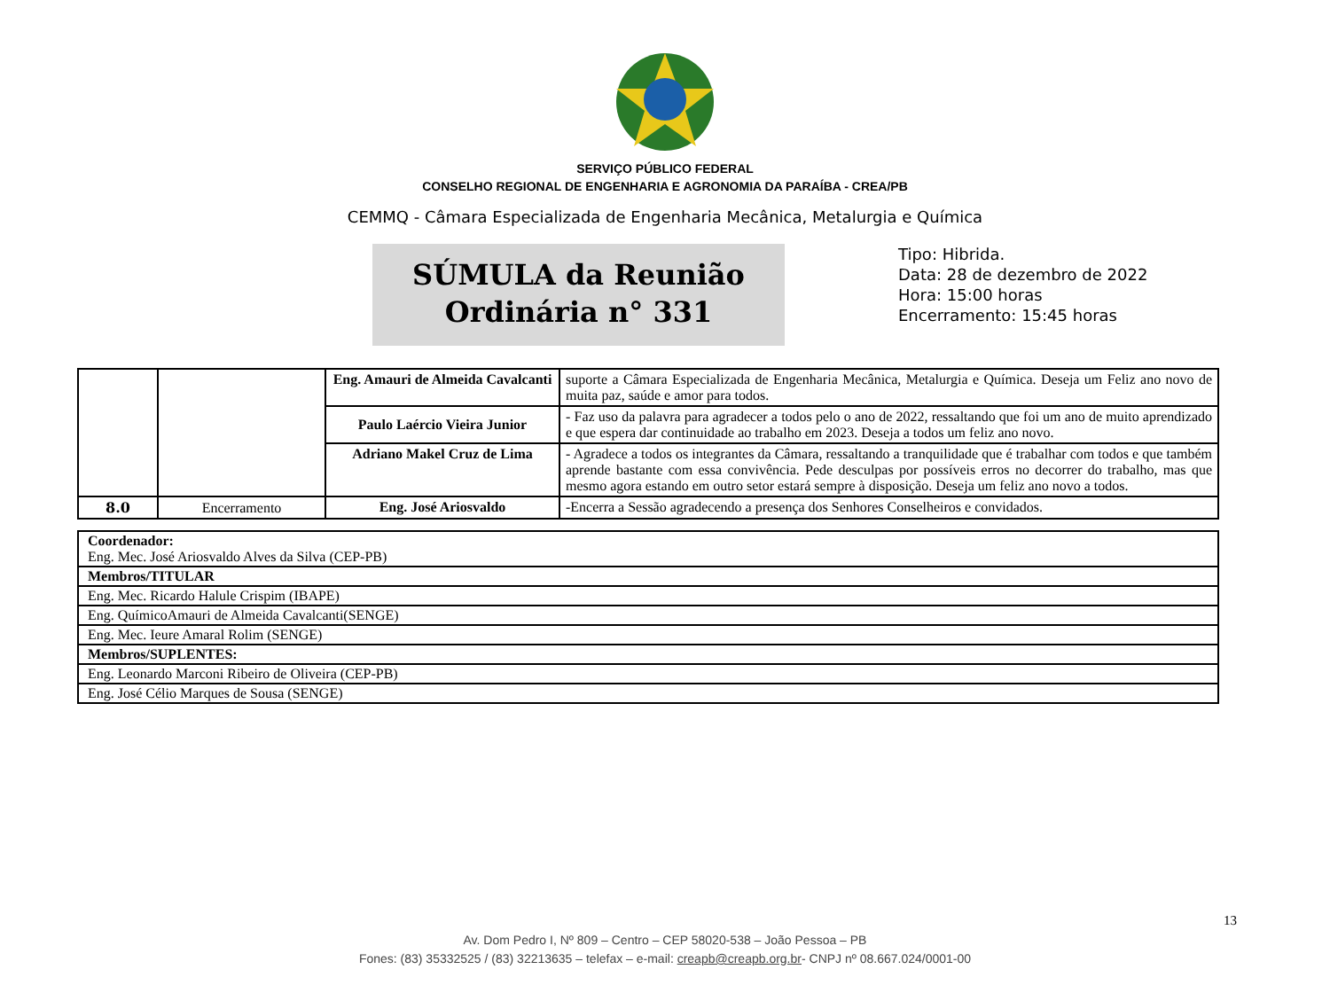SERVIÇO PÚBLICO FEDERAL
CONSELHO REGIONAL DE ENGENHARIA E AGRONOMIA DA PARAÍBA - CREA/PB
CEMMQ - Câmara Especializada de Engenharia Mecânica, Metalurgia e Química
SÚMULA da Reunião
Ordinária n° 331
Tipo: Hibrida.
Data: 28 de dezembro de 2022
Hora: 15:00 horas
Encerramento: 15:45 horas
| | | Eng. Amauri de Almeida Cavalcanti | suporte a Câmara Especializada de Engenharia Mecânica, Metalurgia e Química. Deseja um Feliz ano novo de muita paz, saúde e amor para todos. |
| | | Paulo Laércio Vieira Junior | - Faz uso da palavra para agradecer a todos pelo o ano de 2022, ressaltando que foi um ano de muito aprendizado e que espera dar continuidade ao trabalho em 2023. Deseja a todos um feliz ano novo. |
| | | Adriano Makel Cruz de Lima | - Agradece a todos os integrantes da Câmara, ressaltando a tranquilidade que é trabalhar com todos e que também aprende bastante com essa convivência. Pede desculpas por possíveis erros no decorrer do trabalho, mas que mesmo agora estando em outro setor estará sempre à disposição. Deseja um feliz ano novo a todos. |
| 8.0 | Encerramento | Eng. José Ariosvaldo | -Encerra a Sessão agradecendo a presença dos Senhores Conselheiros e convidados. |
| Coordenador: Eng. Mec. José Ariosvaldo Alves da Silva (CEP-PB) |
| Membros/TITULAR |
| Eng. Mec. Ricardo Halule Crispim (IBAPE) |
| Eng. QuímicoAmauri de Almeida Cavalcanti(SENGE) |
| Eng. Mec. Ieure Amaral Rolim (SENGE) |
| Membros/SUPLENTES: |
| Eng. Leonardo Marconi Ribeiro de Oliveira (CEP-PB) |
| Eng. José Célio Marques de Sousa (SENGE) |
13
Av. Dom Pedro I, Nº 809 – Centro – CEP 58020-538 – João Pessoa – PB
Fones: (83) 35332525 / (83) 32213635 – telefax – e-mail: creapb@creapb.org.br- CNPJ nº 08.667.024/0001-00